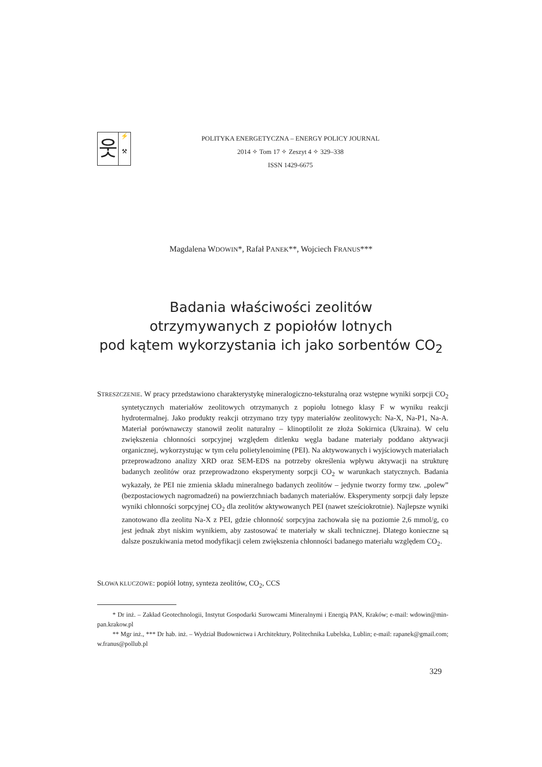웃
⚡
⚒
POLITYKA ENERGETYCZNA – ENERGY POLICY JOURNAL
2014 ✧ Tom 17 ✧ Zeszyt 4 ✧ 329–338
ISSN 1429-6675
Magdalena WDOWIN*, Rafał PANEK**, Wojciech FRANUS***
Badania właściwości zeolitów
otrzymywanych z popiołów lotnych
pod kątem wykorzystania ich jako sorbentów CO<sub>2</sub>
STRESZCZENIE. W pracy przedstawiono charakterystykę mineralogiczno-teksturalną oraz wstępne wyniki sorpcji CO<sub>2</sub> syntetycznych materiałów zeolitowych otrzymanych z popiołu lotnego klasy F w wyniku reakcji hydrotermalnej. Jako produkty reakcji otrzymano trzy typy materiałów zeolitowych: Na-X, Na-P1, Na-A. Materiał porównawczy stanowił zeolit naturalny – klinoptilolit ze złoża Sokirnica (Ukraina). W celu zwiększenia chłonności sorpcyjnej względem ditlenku węgla badane materiały poddano aktywacji organicznej, wykorzystując w tym celu polietylenoiminę (PEI). Na aktywowanych i wyjściowych materiałach przeprowadzono analizy XRD oraz SEM-EDS na potrzeby określenia wpływu aktywacji na strukturę badanych zeolitów oraz przeprowadzono eksperymenty sorpcji CO<sub>2</sub> w warunkach statycznych. Badania wykazały, że PEI nie zmienia składu mineralnego badanych zeolitów – jedynie tworzy formy tzw. „polew” (bezpostaciowych nagromadzeń) na powierzchniach badanych materiałów. Eksperymenty sorpcji dały lepsze wyniki chłonności sorpcyjnej CO<sub>2</sub> dla zeolitów aktywowanych PEI (nawet sześciokrotnie). Najlepsze wyniki zanotowano dla zeolitu Na-X z PEI, gdzie chłonność sorpcyjna zachowała się na poziomie 2,6 mmol/g, co jest jednak zbyt niskim wynikiem, aby zastosować te materiały w skali technicznej. Dlatego konieczne są dalsze poszukiwania metod modyfikacji celem zwiększenia chłonności badanego materiału względem CO<sub>2</sub>.
SŁOWA KLUCZOWE: popiół lotny, synteza zeolitów, CO<sub>2</sub>, CCS
* Dr inż. – Zakład Geotechnologii, Instytut Gospodarki Surowcami Mineralnymi i Energią PAN, Kraków; e-mail: wdowin@min-pan.krakow.pl
** Mgr inż., *** Dr hab. inż. – Wydział Budownictwa i Architektury, Politechnika Lubelska, Lublin; e-mail: rapanek@gmail.com; w.franus@pollub.pl
329